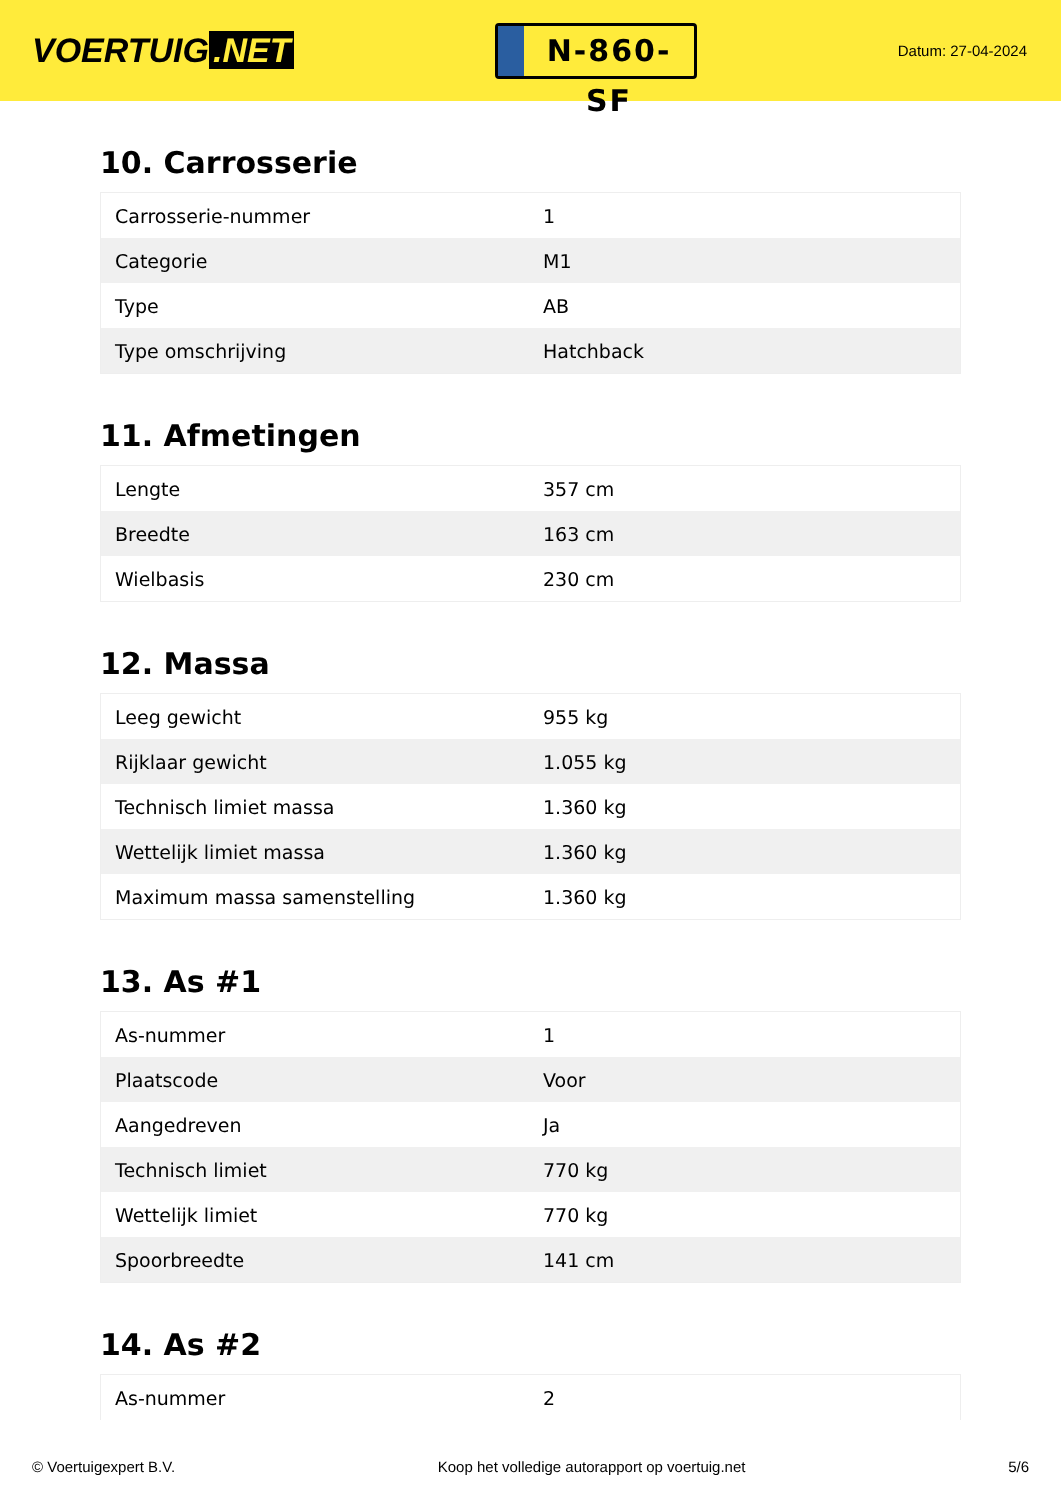VOERTUIG.NET
N-860-SF
Datum: 27-04-2024
10. Carrosserie
| Carrosserie-nummer | 1 |
| Categorie | M1 |
| Type | AB |
| Type omschrijving | Hatchback |
11. Afmetingen
| Lengte | 357 cm |
| Breedte | 163 cm |
| Wielbasis | 230 cm |
12. Massa
| Leeg gewicht | 955 kg |
| Rijklaar gewicht | 1.055 kg |
| Technisch limiet massa | 1.360 kg |
| Wettelijk limiet massa | 1.360 kg |
| Maximum massa samenstelling | 1.360 kg |
13. As #1
| As-nummer | 1 |
| Plaatscode | Voor |
| Aangedreven | Ja |
| Technisch limiet | 770 kg |
| Wettelijk limiet | 770 kg |
| Spoorbreedte | 141 cm |
14. As #2
| As-nummer | 2 |
© Voertuigexpert B.V. Koop het volledige autorapport op voertuig.net 5/6